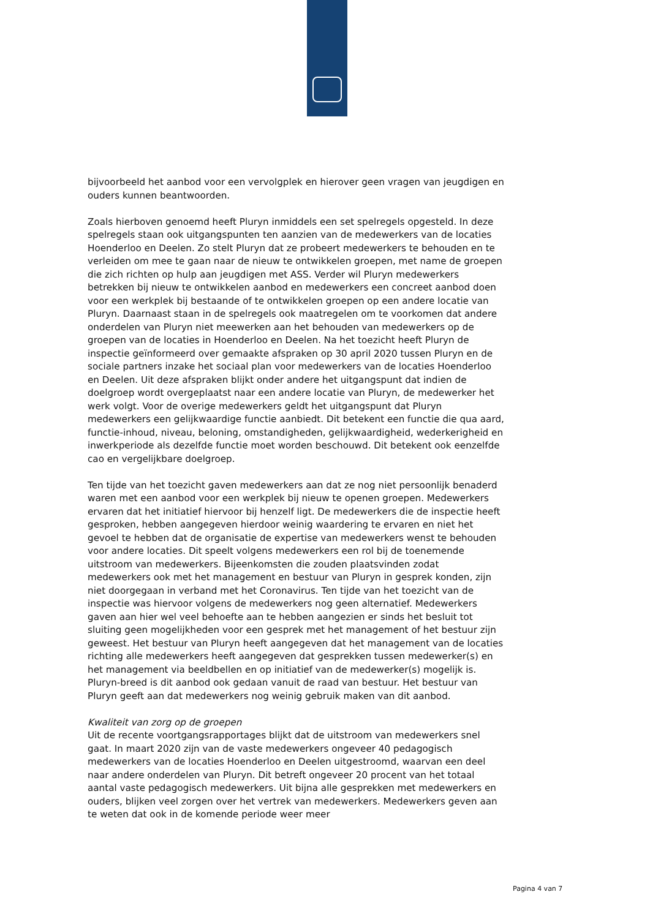bijvoorbeeld het aanbod voor een vervolgplek en hierover geen vragen van jeugdigen en ouders kunnen beantwoorden.
Zoals hierboven genoemd heeft Pluryn inmiddels een set spelregels opgesteld. In deze spelregels staan ook uitgangspunten ten aanzien van de medewerkers van de locaties Hoenderloo en Deelen. Zo stelt Pluryn dat ze probeert medewerkers te behouden en te verleiden om mee te gaan naar de nieuw te ontwikkelen groepen, met name de groepen die zich richten op hulp aan jeugdigen met ASS. Verder wil Pluryn medewerkers betrekken bij nieuw te ontwikkelen aanbod en medewerkers een concreet aanbod doen voor een werkplek bij bestaande of te ontwikkelen groepen op een andere locatie van Pluryn. Daarnaast staan in de spelregels ook maatregelen om te voorkomen dat andere onderdelen van Pluryn niet meewerken aan het behouden van medewerkers op de groepen van de locaties in Hoenderloo en Deelen. Na het toezicht heeft Pluryn de inspectie geïnformeerd over gemaakte afspraken op 30 april 2020 tussen Pluryn en de sociale partners inzake het sociaal plan voor medewerkers van de locaties Hoenderloo en Deelen. Uit deze afspraken blijkt onder andere het uitgangspunt dat indien de doelgroep wordt overgeplaatst naar een andere locatie van Pluryn, de medewerker het werk volgt. Voor de overige medewerkers geldt het uitgangspunt dat Pluryn medewerkers een gelijkwaardige functie aanbiedt. Dit betekent een functie die qua aard, functie-inhoud, niveau, beloning, omstandigheden, gelijkwaardigheid, wederkerigheid en inwerkperiode als dezelfde functie moet worden beschouwd. Dit betekent ook eenzelfde cao en vergelijkbare doelgroep.
Ten tijde van het toezicht gaven medewerkers aan dat ze nog niet persoonlijk benaderd waren met een aanbod voor een werkplek bij nieuw te openen groepen. Medewerkers ervaren dat het initiatief hiervoor bij henzelf ligt. De medewerkers die de inspectie heeft gesproken, hebben aangegeven hierdoor weinig waardering te ervaren en niet het gevoel te hebben dat de organisatie de expertise van medewerkers wenst te behouden voor andere locaties. Dit speelt volgens medewerkers een rol bij de toenemende uitstroom van medewerkers. Bijeenkomsten die zouden plaatsvinden zodat medewerkers ook met het management en bestuur van Pluryn in gesprek konden, zijn niet doorgegaan in verband met het Coronavirus. Ten tijde van het toezicht van de inspectie was hiervoor volgens de medewerkers nog geen alternatief. Medewerkers gaven aan hier wel veel behoefte aan te hebben aangezien er sinds het besluit tot sluiting geen mogelijkheden voor een gesprek met het management of het bestuur zijn geweest. Het bestuur van Pluryn heeft aangegeven dat het management van de locaties richting alle medewerkers heeft aangegeven dat gesprekken tussen medewerker(s) en het management via beeldbellen en op initiatief van de medewerker(s) mogelijk is. Pluryn-breed is dit aanbod ook gedaan vanuit de raad van bestuur. Het bestuur van Pluryn geeft aan dat medewerkers nog weinig gebruik maken van dit aanbod.
Kwaliteit van zorg op de groepen
Uit de recente voortgangsrapportages blijkt dat de uitstroom van medewerkers snel gaat. In maart 2020 zijn van de vaste medewerkers ongeveer 40 pedagogisch medewerkers van de locaties Hoenderloo en Deelen uitgestroomd, waarvan een deel naar andere onderdelen van Pluryn. Dit betreft ongeveer 20 procent van het totaal aantal vaste pedagogisch medewerkers. Uit bijna alle gesprekken met medewerkers en ouders, blijken veel zorgen over het vertrek van medewerkers. Medewerkers geven aan te weten dat ook in de komende periode weer meer
Pagina 4 van 7